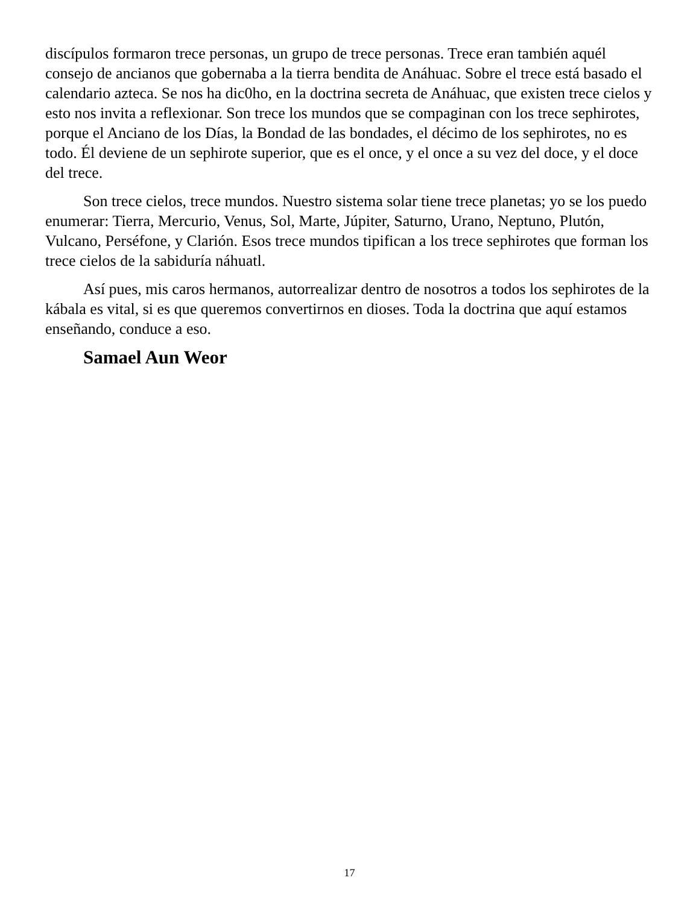discípulos formaron trece personas, un grupo de trece personas. Trece eran también aquél consejo de ancianos que gobernaba a la tierra bendita de Anáhuac. Sobre el trece está basado el calendario azteca. Se nos ha dic0ho, en la doctrina secreta de Anáhuac, que existen trece cielos y esto nos invita a reflexionar. Son trece los mundos que se compaginan con los trece sephirotes, porque el Anciano de los Días, la Bondad de las bondades, el décimo de los sephirotes, no es todo. Él deviene de un sephirote superior, que es el once, y el once a su vez del doce, y el doce del trece.
Son trece cielos, trece mundos. Nuestro sistema solar tiene trece planetas; yo se los puedo enumerar: Tierra, Mercurio, Venus, Sol, Marte, Júpiter, Saturno, Urano, Neptuno, Plutón, Vulcano, Perséfone, y Clarión. Esos trece mundos tipifican a los trece sephirotes que forman los trece cielos de la sabiduría náhuatl.
Así pues, mis caros hermanos, autorrealizar dentro de nosotros a todos los sephirotes de la kábala es vital, si es que queremos convertirnos en dioses. Toda la doctrina que aquí estamos enseñando, conduce a eso.
Samael Aun Weor
17